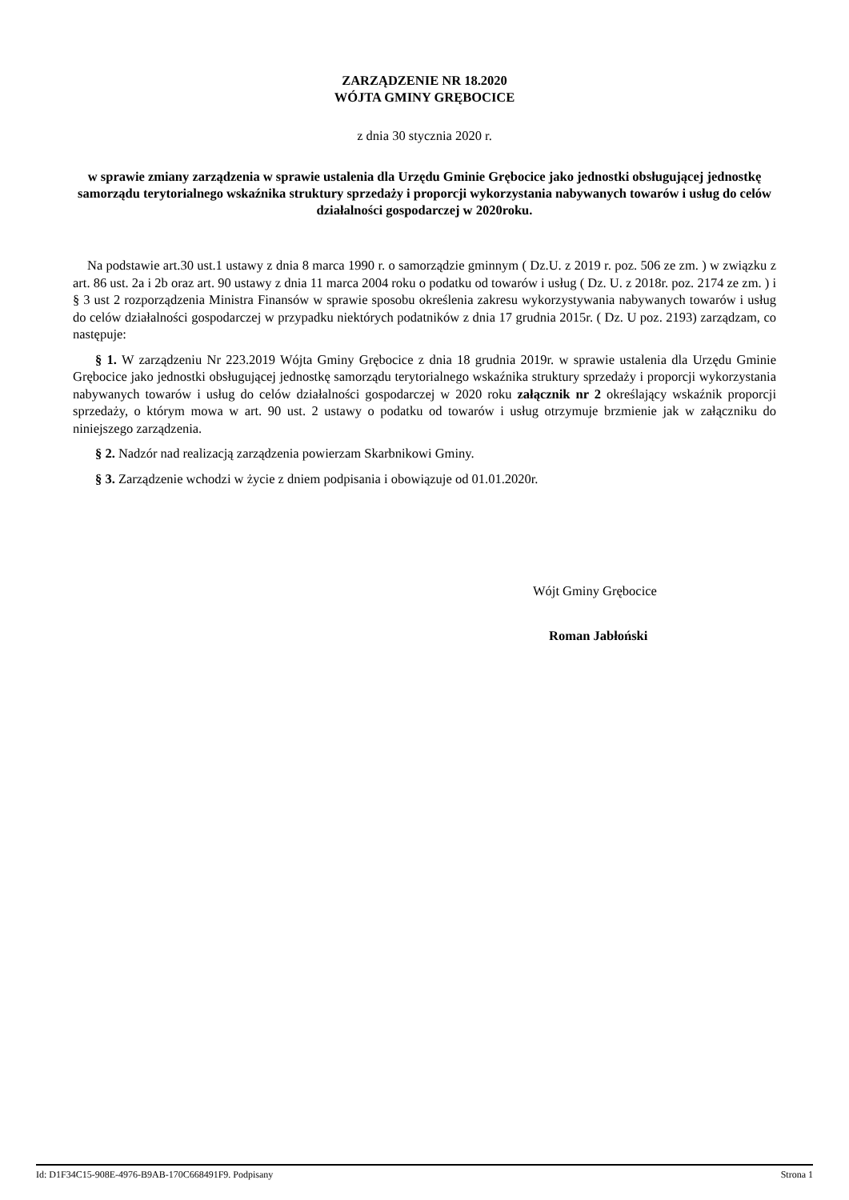ZARZĄDZENIE NR 18.2020
WÓJTA GMINY GRĘBOCICE
z dnia 30 stycznia 2020 r.
w sprawie zmiany zarządzenia w sprawie ustalenia dla Urzędu Gminie Grębocice jako jednostki obsługującej jednostkę samorządu terytorialnego wskaźnika struktury sprzedaży i proporcji wykorzystania nabywanych towarów i usług do celów działalności gospodarczej w 2020roku.
Na podstawie art.30 ust.1 ustawy z dnia 8 marca 1990 r. o samorządzie gminnym ( Dz.U. z 2019 r. poz. 506 ze zm. ) w związku z art. 86 ust. 2a i 2b oraz art. 90 ustawy z dnia 11 marca 2004 roku o podatku od towarów i usług ( Dz. U. z 2018r. poz. 2174 ze zm. ) i § 3 ust 2 rozporządzenia Ministra Finansów w sprawie sposobu określenia zakresu wykorzystywania nabywanych towarów i usług do celów działalności gospodarczej w przypadku niektórych podatników z dnia 17 grudnia 2015r. ( Dz. U poz. 2193) zarządzam, co następuje:
§ 1. W zarządzeniu Nr 223.2019 Wójta Gminy Grębocice z dnia 18 grudnia 2019r. w sprawie ustalenia dla Urzędu Gminie Grębocice jako jednostki obsługującej jednostkę samorządu terytorialnego wskaźnika struktury sprzedaży i proporcji wykorzystania nabywanych towarów i usług do celów działalności gospodarczej w 2020 roku załącznik nr 2 określający wskaźnik proporcji sprzedaży, o którym mowa w art. 90 ust. 2 ustawy o podatku od towarów i usług otrzymuje brzmienie jak w załączniku do niniejszego zarządzenia.
§ 2. Nadzór nad realizacją zarządzenia powierzam Skarbnikowi Gminy.
§ 3. Zarządzenie wchodzi w życie z dniem podpisania i obowiązuje od 01.01.2020r.
Wójt Gminy Grębocice
Roman Jabłoński
Id: D1F34C15-908E-4976-B9AB-170C668491F9. Podpisany Strona 1